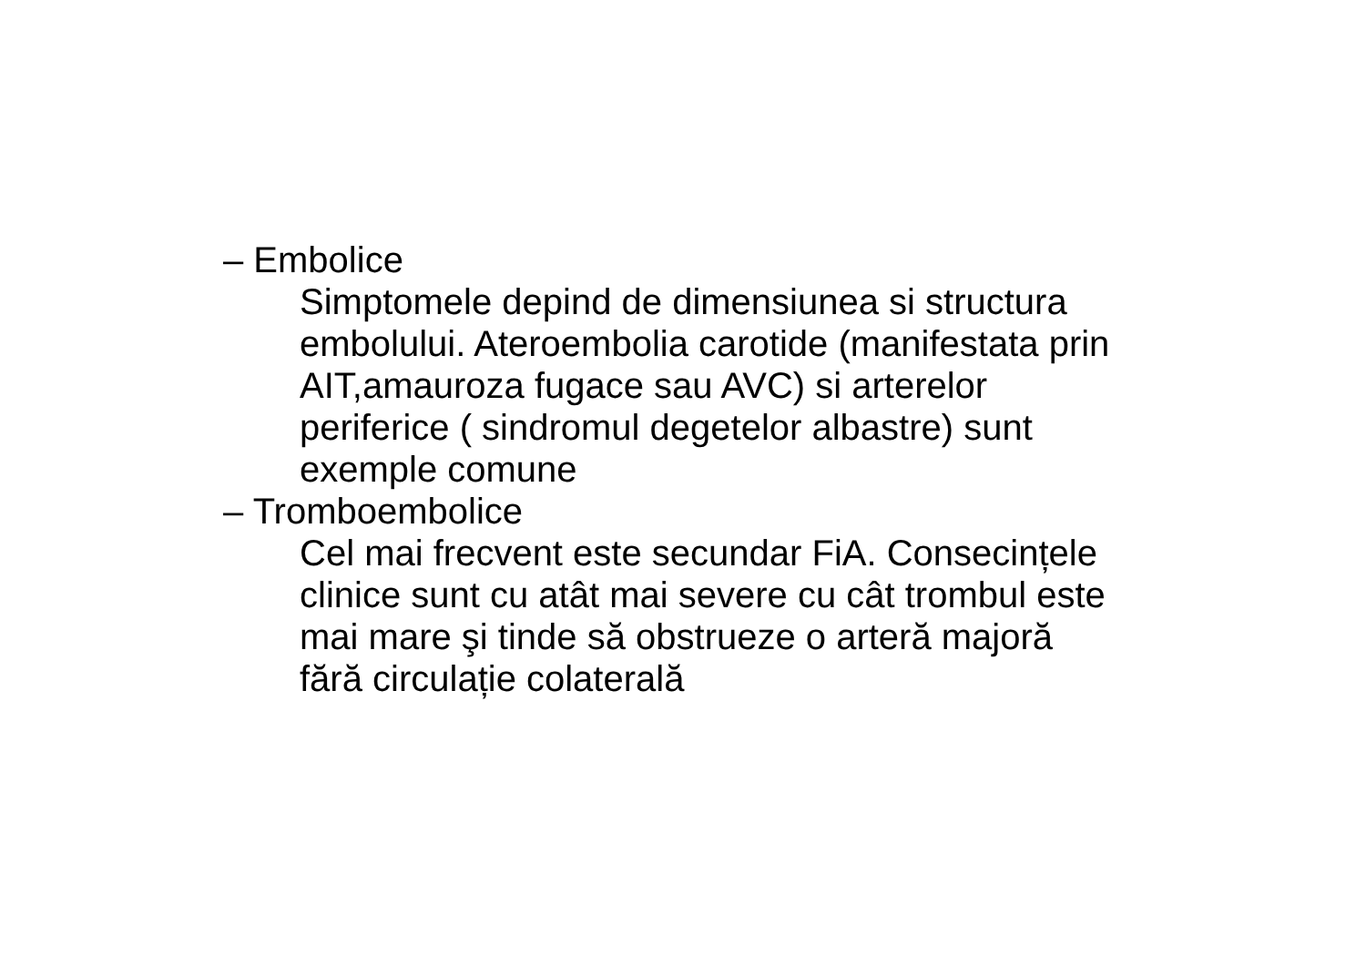– Embolice
Simptomele depind de dimensiunea si structura
embolului. Ateroembolia carotide (manifestata prin
AIT,amauroza fugace sau AVC) si arterelor
periferice ( sindromul degetelor albastre) sunt
exemple comune
– Tromboembolice
Cel mai frecvent este secundar FiA. Consecințele
clinice sunt cu atât mai severe cu cât trombul este
mai mare şi tinde să obstrueze o arteră majoră
fără circulație colaterală